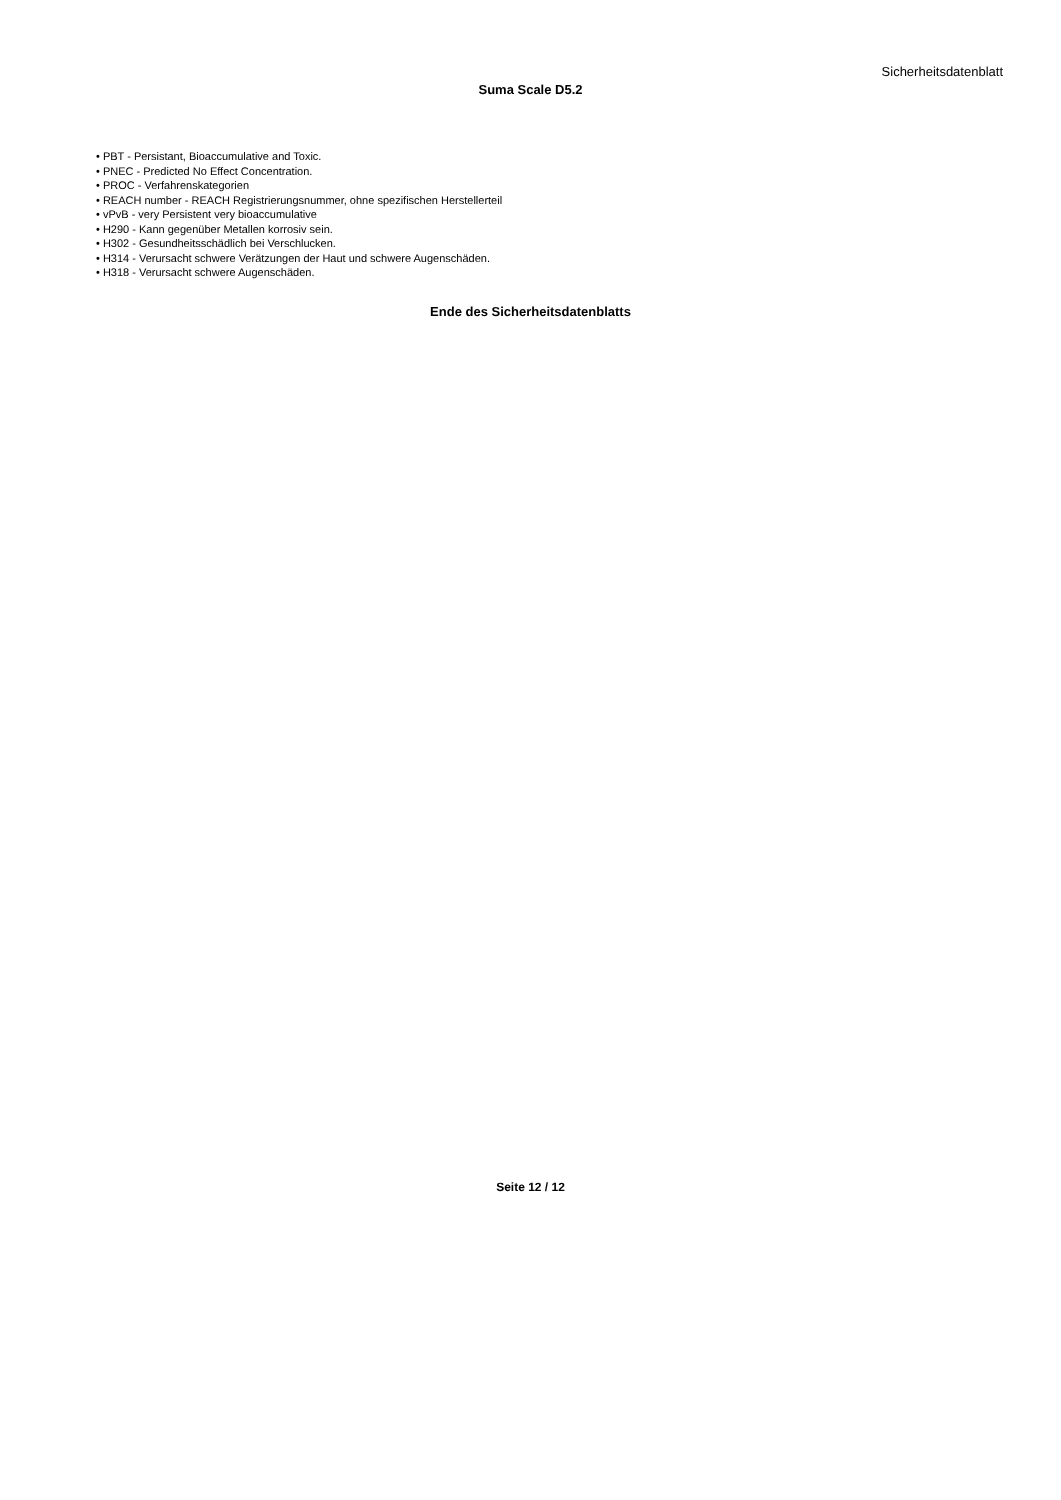Sicherheitsdatenblatt
Suma Scale D5.2
• PBT - Persistant, Bioaccumulative and Toxic.
• PNEC - Predicted No Effect Concentration.
• PROC - Verfahrenskategorien
• REACH number - REACH Registrierungsnummer, ohne spezifischen Herstellerteil
• vPvB - very Persistent very bioaccumulative
• H290 - Kann gegenüber Metallen korrosiv sein.
• H302 - Gesundheitsschädlich bei Verschlucken.
• H314 - Verursacht schwere Verätzungen der Haut und schwere Augenschäden.
• H318 - Verursacht schwere Augenschäden.
Ende des Sicherheitsdatenblatts
Seite 12 / 12